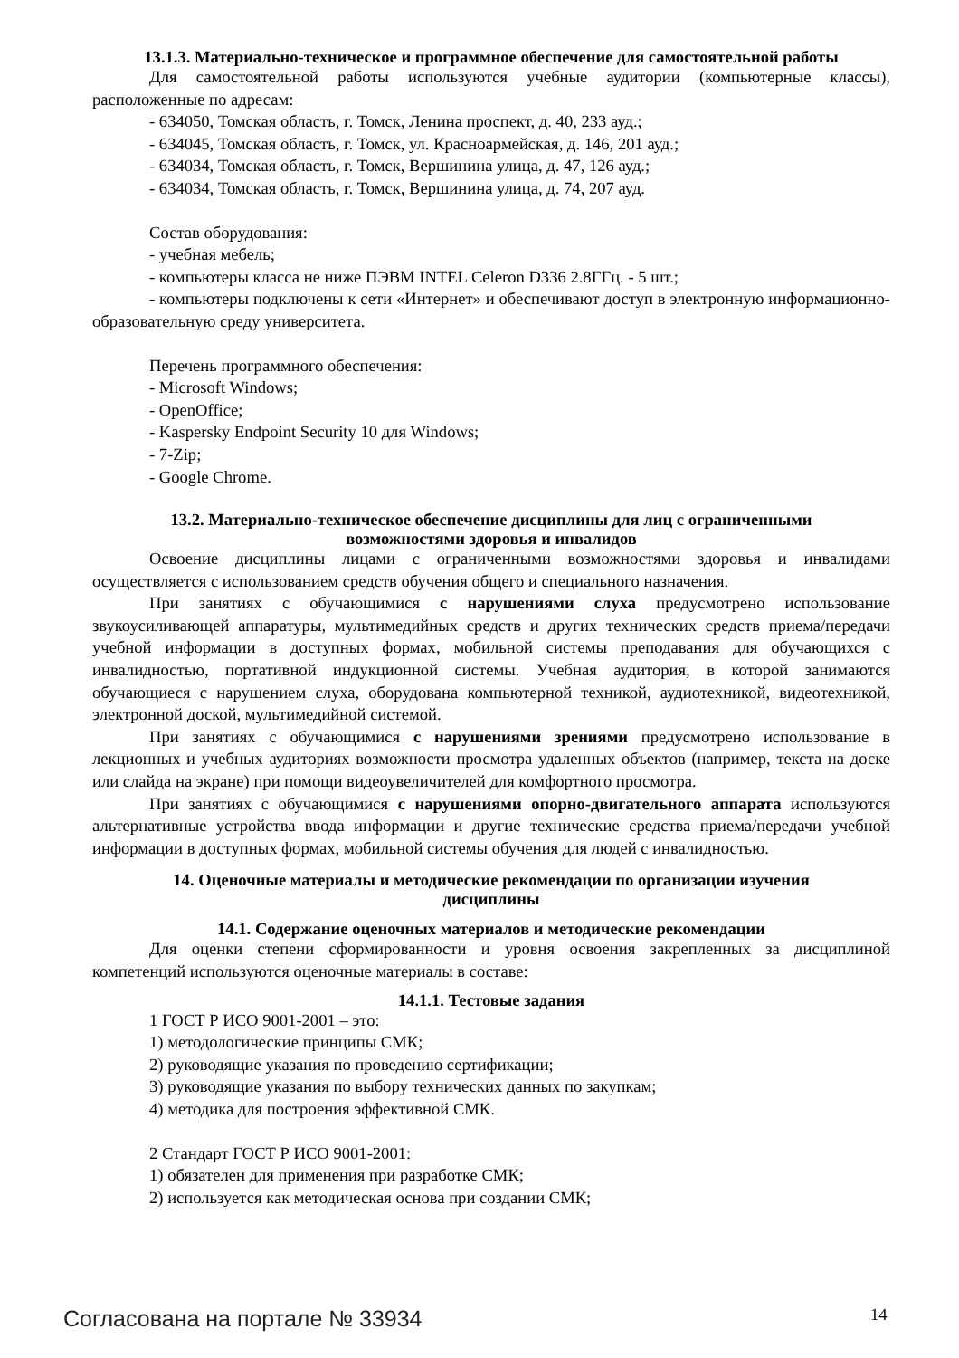13.1.3. Материально-техническое и программное обеспечение для самостоятельной работы
Для самостоятельной работы используются учебные аудитории (компьютерные классы), расположенные по адресам:
- 634050, Томская область, г. Томск, Ленина проспект, д. 40, 233 ауд.;
- 634045, Томская область, г. Томск, ул. Красноармейская, д. 146, 201 ауд.;
- 634034, Томская область, г. Томск, Вершинина улица, д. 47, 126 ауд.;
- 634034, Томская область, г. Томск, Вершинина улица, д. 74, 207 ауд.
Состав оборудования:
- учебная мебель;
- компьютеры класса не ниже ПЭВМ INTEL Celeron D336 2.8ГГц. - 5 шт.;
- компьютеры подключены к сети «Интернет» и обеспечивают доступ в электронную информационно-образовательную среду университета.
Перечень программного обеспечения:
- Microsoft Windows;
- OpenOffice;
- Kaspersky Endpoint Security 10 для Windows;
- 7-Zip;
- Google Chrome.
13.2. Материально-техническое обеспечение дисциплины для лиц с ограниченными
возможностями здоровья и инвалидов
Освоение дисциплины лицами с ограниченными возможностями здоровья и инвалидами осуществляется с использованием средств обучения общего и специального назначения.
При занятиях с обучающимися с нарушениями слуха предусмотрено использование звукоусиливающей аппаратуры, мультимедийных средств и других технических средств приема/передачи учебной информации в доступных формах, мобильной системы преподавания для обучающихся с инвалидностью, портативной индукционной системы. Учебная аудитория, в которой занимаются обучающиеся с нарушением слуха, оборудована компьютерной техникой, аудиотехникой, видеотехникой, электронной доской, мультимедийной системой.
При занятиях с обучающимися с нарушениями зрениями предусмотрено использование в лекционных и учебных аудиториях возможности просмотра удаленных объектов (например, текста на доске или слайда на экране) при помощи видеоувеличителей для комфортного просмотра.
При занятиях с обучающимися с нарушениями опорно-двигательного аппарата используются альтернативные устройства ввода информации и другие технические средства приема/передачи учебной информации в доступных формах, мобильной системы обучения для людей с инвалидностью.
14. Оценочные материалы и методические рекомендации по организации изучения
дисциплины
14.1. Содержание оценочных материалов и методические рекомендации
Для оценки степени сформированности и уровня освоения закрепленных за дисциплиной компетенций используются оценочные материалы в составе:
14.1.1. Тестовые задания
1 ГОСТ Р ИСО 9001-2001 – это:
1) методологические принципы СМК;
2) руководящие указания по проведению сертификации;
3) руководящие указания по выбору технических данных по закупкам;
4) методика для построения эффективной СМК.
2 Стандарт ГОСТ Р ИСО 9001-2001:
1) обязателен для применения при разработке СМК;
2) используется как методическая основа при создании СМК;
Согласована на портале № 33934 14